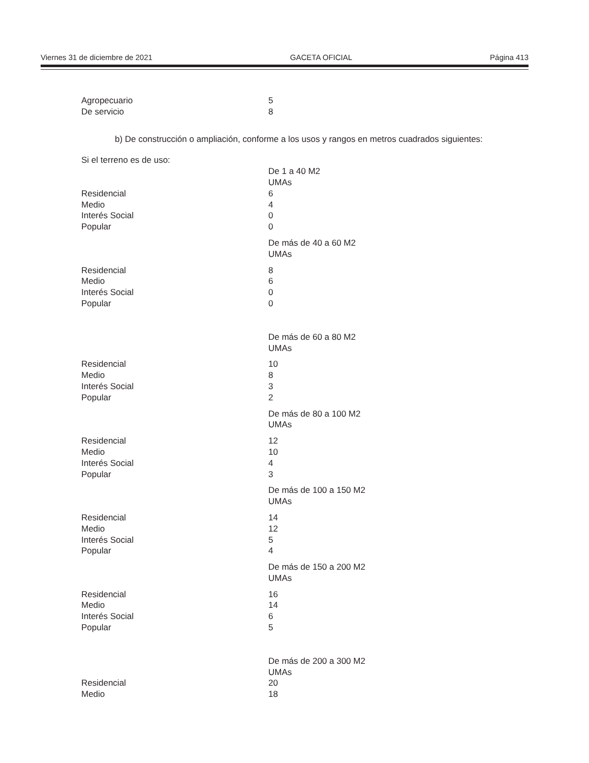Viernes 31 de diciembre de 2021 GACETA OFICIAL Página 413
| Agropecuario | 5 |
| De servicio | 8 |
b) De construcción o ampliación, conforme a los usos y rangos en metros cuadrados siguientes:
Si el terreno es de uso:
| | De 1 a 40 M2 UMAs |
| Residencial | 6 |
| Medio | 4 |
| Interés Social | 0 |
| Popular | 0 |
| | De más de 40 a 60 M2 UMAs |
| Residencial | 8 |
| Medio | 6 |
| Interés Social | 0 |
| Popular | 0 |
| | De más de 60 a 80 M2 UMAs |
| Residencial | 10 |
| Medio | 8 |
| Interés Social | 3 |
| Popular | 2 |
| | De más de 80 a 100 M2 UMAs |
| Residencial | 12 |
| Medio | 10 |
| Interés Social | 4 |
| Popular | 3 |
| | De más de 100 a 150 M2 UMAs |
| Residencial | 14 |
| Medio | 12 |
| Interés Social | 5 |
| Popular | 4 |
| | De más de 150 a 200 M2 UMAs |
| Residencial | 16 |
| Medio | 14 |
| Interés Social | 6 |
| Popular | 5 |
| | De más de 200 a 300 M2 UMAs |
| Residencial | 20 |
| Medio | 18 |